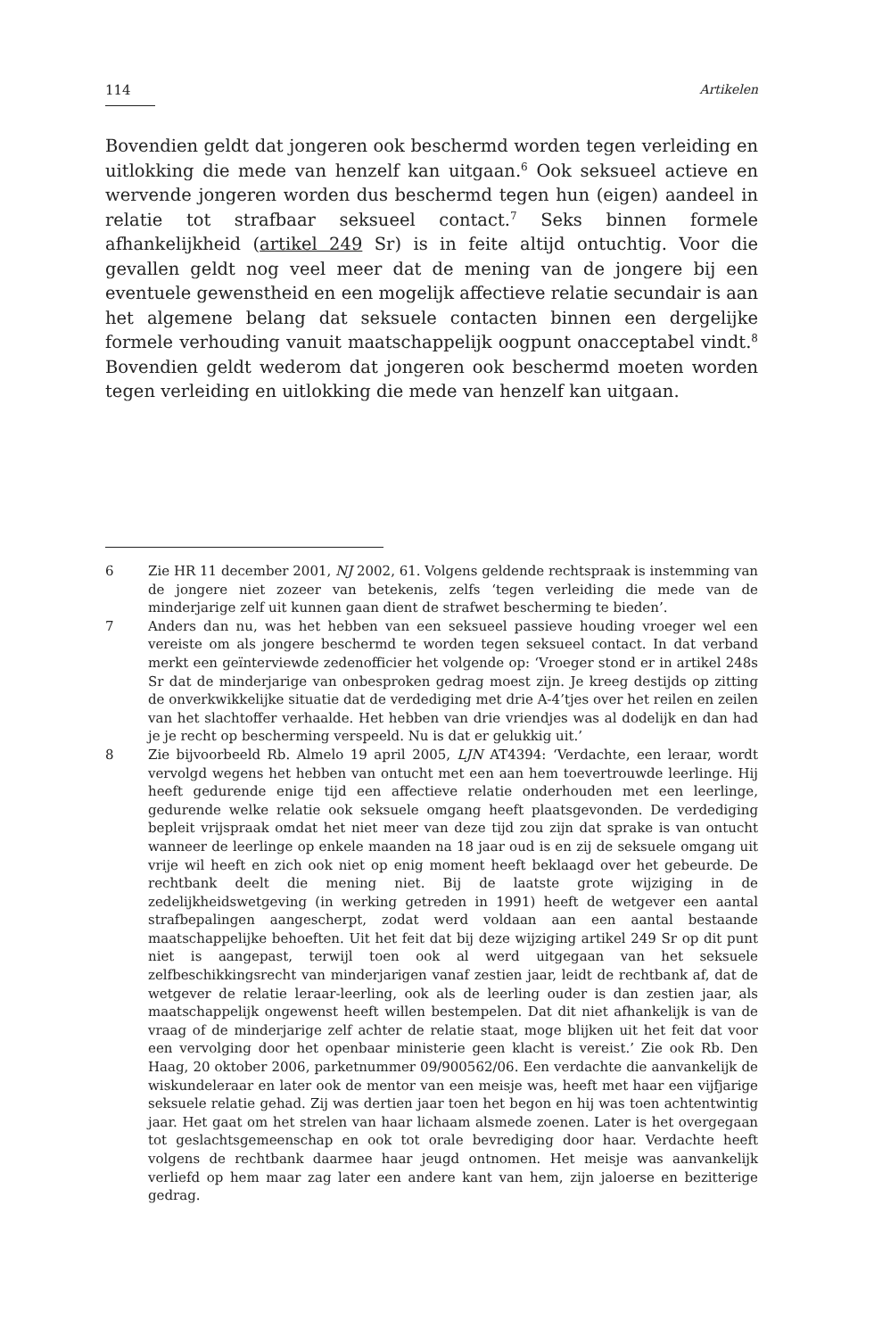114 Artikelen
Bovendien geldt dat jongeren ook beschermd worden tegen verleiding en uitlokking die mede van henzelf kan uitgaan.<sup>6</sup> Ook seksueel actieve en wervende jongeren worden dus beschermd tegen hun (eigen) aandeel in relatie tot strafbaar seksueel contact.<sup>7</sup> Seks binnen formele afhankelijkheid (artikel 249 Sr) is in feite altijd ontuchtig. Voor die gevallen geldt nog veel meer dat de mening van de jongere bij een eventuele gewenstheid en een mogelijk affectieve relatie secundair is aan het algemene belang dat seksuele contacten binnen een dergelijke formele verhouding vanuit maatschappelijk oogpunt onacceptabel vindt.<sup>8</sup> Bovendien geldt wederom dat jongeren ook beschermd moeten worden tegen verleiding en uitlokking die mede van henzelf kan uitgaan.
6 Zie HR 11 december 2001, NJ 2002, 61. Volgens geldende rechtspraak is instemming van de jongere niet zozeer van betekenis, zelfs ‘tegen verleiding die mede van de minderjarige zelf uit kunnen gaan dient de strafwet bescherming te bieden’.
7 Anders dan nu, was het hebben van een seksueel passieve houding vroeger wel een vereiste om als jongere beschermd te worden tegen seksueel contact. In dat verband merkt een geïnterviewde zedenofficier het volgende op: ‘Vroeger stond er in artikel 248s Sr dat de minderjarige van onbesproken gedrag moest zijn. Je kreeg destijds op zitting de onverkwikkelijke situatie dat de verdediging met drie A-4’tjes over het reilen en zeilen van het slachtoffer verhaalde. Het hebben van drie vriendjes was al dodelijk en dan had je je recht op bescherming verspeeld. Nu is dat er gelukkig uit.’
8 Zie bijvoorbeeld Rb. Almelo 19 april 2005, LJN AT4394: ‘Verdachte, een leraar, wordt vervolgd wegens het hebben van ontucht met een aan hem toevertrouwde leerlinge. Hij heeft gedurende enige tijd een affectieve relatie onderhouden met een leerlinge, gedurende welke relatie ook seksuele omgang heeft plaatsgevonden. De verdediging bepleit vrijspraak omdat het niet meer van deze tijd zou zijn dat sprake is van ontucht wanneer de leerlinge op enkele maanden na 18 jaar oud is en zij de seksuele omgang uit vrije wil heeft en zich ook niet op enig moment heeft beklaagd over het gebeurde. De rechtbank deelt die mening niet. Bij de laatste grote wijziging in de zedelijkheidswetgeving (in werking getreden in 1991) heeft de wetgever een aantal strafbepalingen aangescherpt, zodat werd voldaan aan een aantal bestaande maatschappelijke behoeften. Uit het feit dat bij deze wijziging artikel 249 Sr op dit punt niet is aangepast, terwijl toen ook al werd uitgegaan van het seksuele zelfbeschikkingsrecht van minderjarigen vanaf zestien jaar, leidt de rechtbank af, dat de wetgever de relatie leraar-leerling, ook als de leerling ouder is dan zestien jaar, als maatschappelijk ongewenst heeft willen bestempelen. Dat dit niet afhankelijk is van de vraag of de minderjarige zelf achter de relatie staat, moge blijken uit het feit dat voor een vervolging door het openbaar ministerie geen klacht is vereist.’ Zie ook Rb. Den Haag, 20 oktober 2006, parketnummer 09/900562/06. Een verdachte die aanvankelijk de wiskundeleraar en later ook de mentor van een meisje was, heeft met haar een vijfjarige seksuele relatie gehad. Zij was dertien jaar toen het begon en hij was toen achtentwintig jaar. Het gaat om het strelen van haar lichaam alsmede zoenen. Later is het overgegaan tot geslachtsgemeenschap en ook tot orale bevrediging door haar. Verdachte heeft volgens de rechtbank daarmee haar jeugd ontnomen. Het meisje was aanvankelijk verliefd op hem maar zag later een andere kant van hem, zijn jaloerse en bezitterige gedrag.